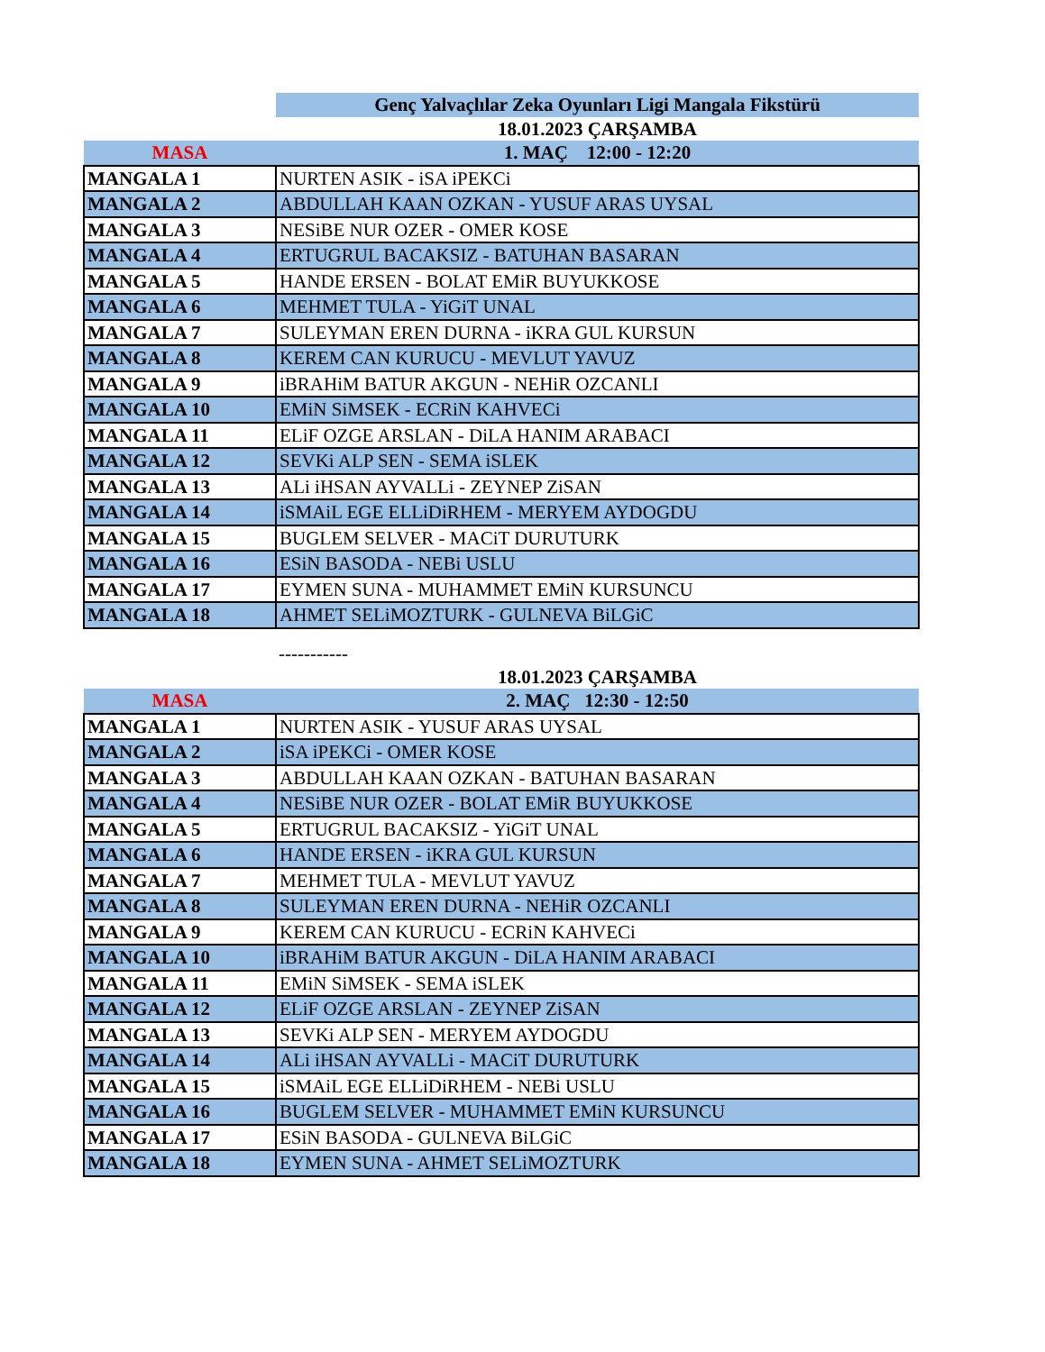| | Genç Yalvaçlılar Zeka Oyunları Ligi Mangala Fikstürü |
| | 18.01.2023 ÇARŞAMBA |
| MASA | 1. MAÇ 12:00 - 12:20 |
| MANGALA 1 | NURTEN ASIK - iSA iPEKCi |
| MANGALA 2 | ABDULLAH KAAN OZKAN - YUSUF ARAS UYSAL |
| MANGALA 3 | NESiBE NUR OZER - OMER KOSE |
| MANGALA 4 | ERTUGRUL BACAKSIZ - BATUHAN BASARAN |
| MANGALA 5 | HANDE ERSEN - BOLAT EMiR BUYUKKOSE |
| MANGALA 6 | MEHMET TULA - YiGiT UNAL |
| MANGALA 7 | SULEYMAN EREN DURNA - iKRA GUL KURSUN |
| MANGALA 8 | KEREM CAN KURUCU - MEVLUT YAVUZ |
| MANGALA 9 | iBRAHiM BATUR AKGUN - NEHiR OZCANLI |
| MANGALA 10 | EMiN SiMSEK - ECRiN KAHVECi |
| MANGALA 11 | ELiF OZGE ARSLAN - DiLA HANIM ARABACI |
| MANGALA 12 | SEVKi ALP SEN - SEMA iSLEK |
| MANGALA 13 | ALi iHSAN AYVALLi - ZEYNEP ZiSAN |
| MANGALA 14 | iSMAiL EGE ELLiDiRHEM - MERYEM AYDOGDU |
| MANGALA 15 | BUGLEM SELVER - MACiT DURUTURK |
| MANGALA 16 | ESiN BASODA - NEBi USLU |
| MANGALA 17 | EYMEN SUNA - MUHAMMET EMiN KURSUNCU |
| MANGALA 18 | AHMET SELiMOZTURK - GULNEVA BiLGiC |
| | ----------- |
| | 18.01.2023 ÇARŞAMBA |
| MASA | 2. MAÇ 12:30 - 12:50 |
| MANGALA 1 | NURTEN ASIK - YUSUF ARAS UYSAL |
| MANGALA 2 | iSA iPEKCi - OMER KOSE |
| MANGALA 3 | ABDULLAH KAAN OZKAN - BATUHAN BASARAN |
| MANGALA 4 | NESiBE NUR OZER - BOLAT EMiR BUYUKKOSE |
| MANGALA 5 | ERTUGRUL BACAKSIZ - YiGiT UNAL |
| MANGALA 6 | HANDE ERSEN - iKRA GUL KURSUN |
| MANGALA 7 | MEHMET TULA - MEVLUT YAVUZ |
| MANGALA 8 | SULEYMAN EREN DURNA - NEHiR OZCANLI |
| MANGALA 9 | KEREM CAN KURUCU - ECRiN KAHVECi |
| MANGALA 10 | iBRAHiM BATUR AKGUN - DiLA HANIM ARABACI |
| MANGALA 11 | EMiN SiMSEK - SEMA iSLEK |
| MANGALA 12 | ELiF OZGE ARSLAN - ZEYNEP ZiSAN |
| MANGALA 13 | SEVKi ALP SEN - MERYEM AYDOGDU |
| MANGALA 14 | ALi iHSAN AYVALLi - MACiT DURUTURK |
| MANGALA 15 | iSMAiL EGE ELLiDiRHEM - NEBi USLU |
| MANGALA 16 | BUGLEM SELVER - MUHAMMET EMiN KURSUNCU |
| MANGALA 17 | ESiN BASODA - GULNEVA BiLGiC |
| MANGALA 18 | EYMEN SUNA - AHMET SELiMOZTURK |